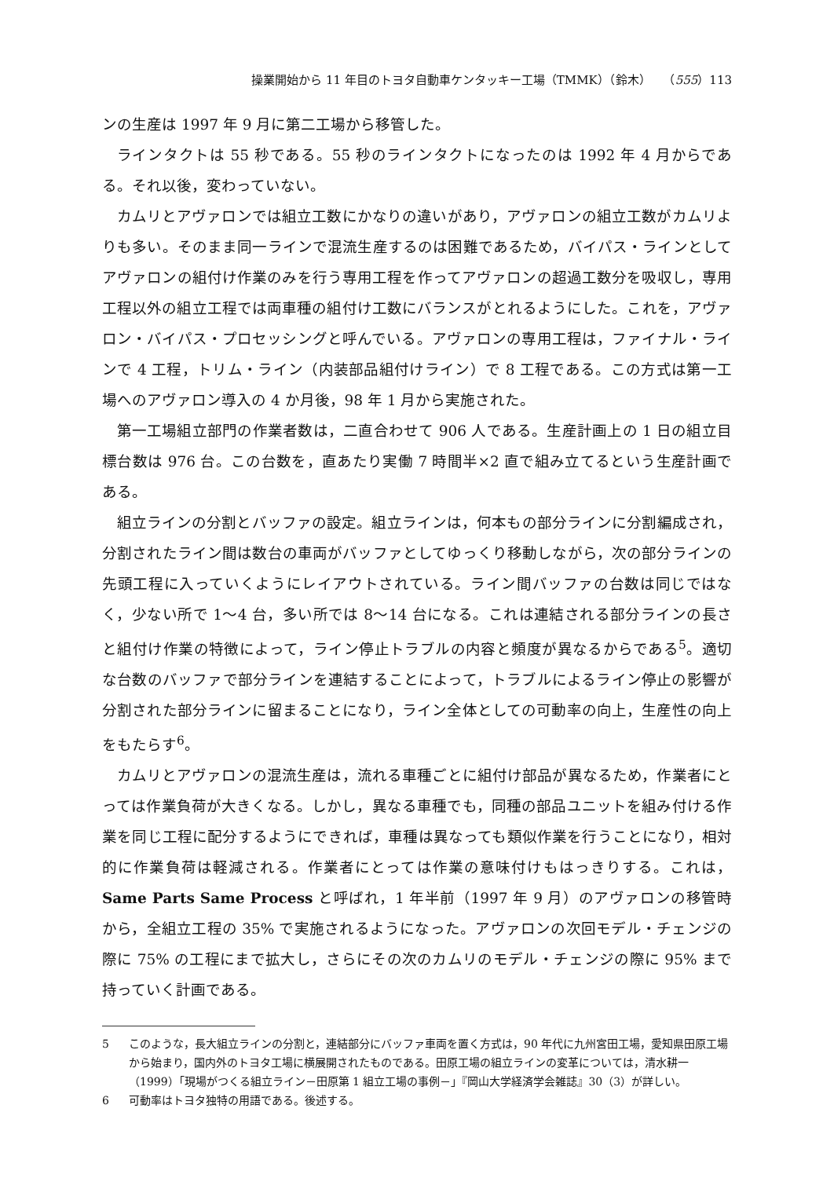操業開始から 11 年目のトヨタ自動車ケンタッキー工場（TMMK）（鈴木）　　（555）113
ンの生産は 1997 年 9 月に第二工場から移管した。
ラインタクトは 55 秒である。55 秒のラインタクトになったのは 1992 年 4 月からである。それ以後，変わっていない。
カムリとアヴァロンでは組立工数にかなりの違いがあり，アヴァロンの組立工数がカムリよりも多い。そのまま同一ラインで混流生産するのは困難であるため，バイパス・ラインとしてアヴァロンの組付け作業のみを行う専用工程を作ってアヴァロンの超過工数分を吸収し，専用工程以外の組立工程では両車種の組付け工数にバランスがとれるようにした。これを，アヴァロン・バイパス・プロセッシングと呼んでいる。アヴァロンの専用工程は，ファイナル・ラインで 4 工程，トリム・ライン（内装部品組付けライン）で 8 工程である。この方式は第一工場へのアヴァロン導入の 4 か月後，98 年 1 月から実施された。
第一工場組立部門の作業者数は，二直合わせて 906 人である。生産計画上の 1 日の組立目標台数は 976 台。この台数を，直あたり実働 7 時間半×2 直で組み立てるという生産計画である。
組立ラインの分割とバッファの設定。組立ラインは，何本もの部分ラインに分割編成され，分割されたライン間は数台の車両がバッファとしてゆっくり移動しながら，次の部分ラインの先頭工程に入っていくようにレイアウトされている。ライン間バッファの台数は同じではなく，少ない所で 1～4 台，多い所では 8～14 台になる。これは連結される部分ラインの長さと組付け作業の特徴によって，ライン停止トラブルの内容と頻度が異なるからである<sup>5</sup>。適切な台数のバッファで部分ラインを連結することによって，トラブルによるライン停止の影響が分割された部分ラインに留まることになり，ライン全体としての可動率の向上，生産性の向上をもたらす<sup>6</sup>。
カムリとアヴァロンの混流生産は，流れる車種ごとに組付け部品が異なるため，作業者にとっては作業負荷が大きくなる。しかし，異なる車種でも，同種の部品ユニットを組み付ける作業を同じ工程に配分するようにできれば，車種は異なっても類似作業を行うことになり，相対的に作業負荷は軽減される。作業者にとっては作業の意味付けもはっきりする。これは，Same Parts Same Process と呼ばれ，1 年半前（1997 年 9 月）のアヴァロンの移管時から，全組立工程の 35% で実施されるようになった。アヴァロンの次回モデル・チェンジの際に 75% の工程にまで拡大し，さらにその次のカムリのモデル・チェンジの際に 95% まで持っていく計画である。
5 このような，長大組立ラインの分割と，連結部分にバッファ車両を置く方式は，90 年代に九州宮田工場，愛知県田原工場から始まり，国内外のトヨタ工場に横展開されたものである。田原工場の組立ラインの変革については，清水耕一（1999）「現場がつくる組立ライン－田原第 1 組立工場の事例－」『岡山大学経済学会雑誌』30（3）が詳しい。
6 可動率はトヨタ独特の用語である。後述する。